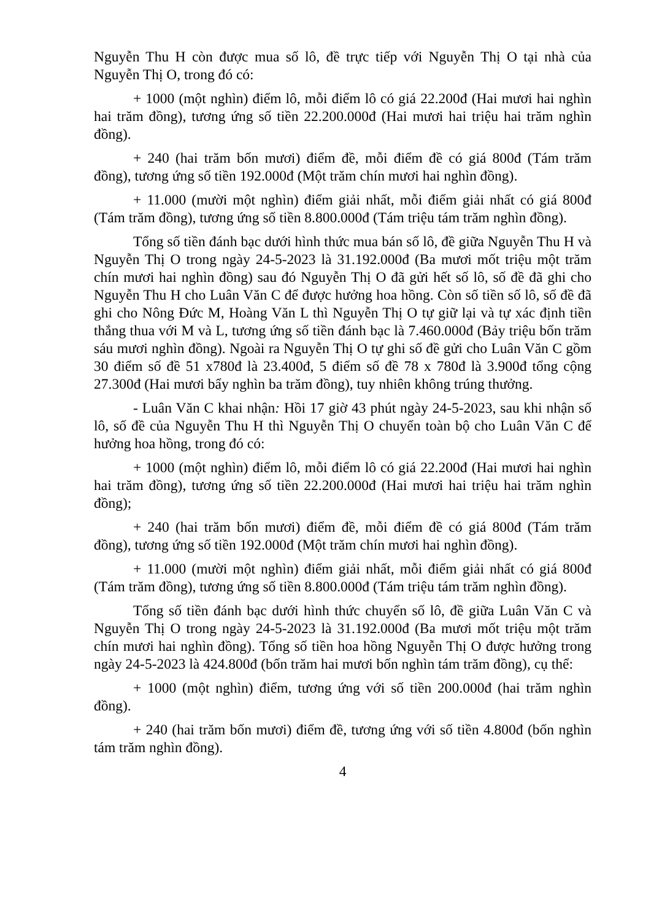Nguyễn Thu H còn được mua số lô, đề trực tiếp với Nguyễn Thị O tại nhà của Nguyễn Thị O, trong đó có:
+ 1000 (một nghìn) điểm lô, mỗi điểm lô có giá 22.200đ (Hai mươi hai nghìn hai trăm đồng), tương ứng số tiền 22.200.000đ (Hai mươi hai triệu hai trăm nghìn đồng).
+ 240 (hai trăm bốn mươi) điểm đề, mỗi điểm đề có giá 800đ (Tám trăm đồng), tương ứng số tiền 192.000đ (Một trăm chín mươi hai nghìn đồng).
+ 11.000 (mười một nghìn) điểm giải nhất, mỗi điểm giải nhất có giá 800đ (Tám trăm đồng), tương ứng số tiền 8.800.000đ (Tám triệu tám trăm nghìn đồng).
Tổng số tiền đánh bạc dưới hình thức mua bán số lô, đề giữa Nguyễn Thu H và Nguyễn Thị O trong ngày 24-5-2023 là 31.192.000đ (Ba mươi mốt triệu một trăm chín mươi hai nghìn đồng) sau đó Nguyễn Thị O đã gửi hết số lô, số đề đã ghi cho Nguyễn Thu H cho Luân Văn C để được hưởng hoa hồng. Còn số tiền số lô, số đề đã ghi cho Nông Đức M, Hoàng Văn L thì Nguyễn Thị O tự giữ lại và tự xác định tiền thắng thua với M và L, tương ứng số tiền đánh bạc là 7.460.000đ (Bảy triệu bốn trăm sáu mươi nghìn đồng). Ngoài ra Nguyễn Thị O tự ghi số đề gửi cho Luân Văn C gồm 30 điểm số đề 51 x780đ là 23.400đ, 5 điểm số đề 78 x 780đ là 3.900đ tổng cộng 27.300đ (Hai mươi bẩy nghìn ba trăm đồng), tuy nhiên không trúng thưởng.
- Luân Văn C khai nhận: Hồi 17 giờ 43 phút ngày 24-5-2023, sau khi nhận số lô, số đề của Nguyễn Thu H thì Nguyễn Thị O chuyển toàn bộ cho Luân Văn C để hưởng hoa hồng, trong đó có:
+ 1000 (một nghìn) điểm lô, mỗi điểm lô có giá 22.200đ (Hai mươi hai nghìn hai trăm đồng), tương ứng số tiền 22.200.000đ (Hai mươi hai triệu hai trăm nghìn đồng);
+ 240 (hai trăm bốn mươi) điểm đề, mỗi điểm đề có giá 800đ (Tám trăm đồng), tương ứng số tiền 192.000đ (Một trăm chín mươi hai nghìn đồng).
+ 11.000 (mười một nghìn) điểm giải nhất, mỗi điểm giải nhất có giá 800đ (Tám trăm đồng), tương ứng số tiền 8.800.000đ (Tám triệu tám trăm nghìn đồng).
Tổng số tiền đánh bạc dưới hình thức chuyển số lô, đề giữa Luân Văn C và Nguyễn Thị O trong ngày 24-5-2023 là 31.192.000đ (Ba mươi mốt triệu một trăm chín mươi hai nghìn đồng). Tổng số tiền hoa hồng Nguyễn Thị O được hưởng trong ngày 24-5-2023 là 424.800đ (bốn trăm hai mươi bốn nghìn tám trăm đồng), cụ thể:
+ 1000 (một nghìn) điểm, tương ứng với số tiền 200.000đ (hai trăm nghìn đồng).
+ 240 (hai trăm bốn mươi) điểm đề, tương ứng với số tiền 4.800đ (bốn nghìn tám trăm nghìn đồng).
4